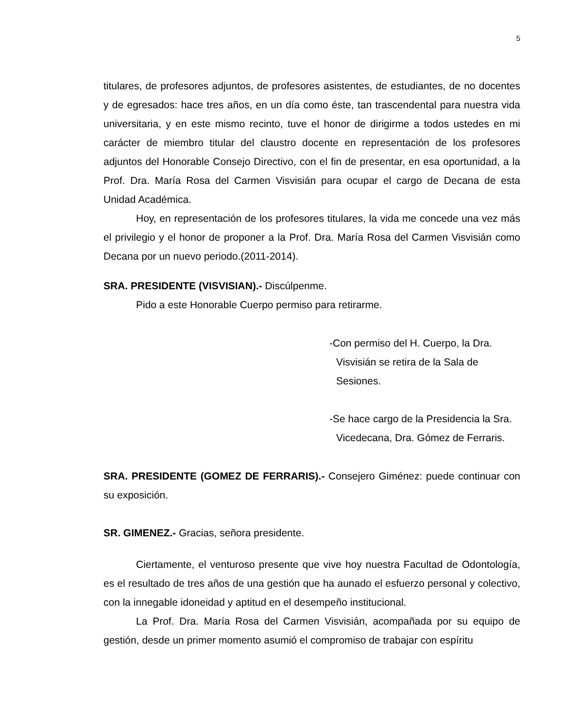5
titulares, de profesores adjuntos, de profesores asistentes, de estudiantes, de no docentes y de egresados: hace tres años, en un día como éste, tan trascendental para nuestra vida universitaria, y en este mismo recinto, tuve el honor de dirigirme a todos ustedes en mi carácter de miembro titular del claustro docente en representación de los profesores adjuntos del Honorable Consejo Directivo, con el fin de presentar, en esa oportunidad, a la Prof. Dra. María Rosa del Carmen Visvisián para ocupar el cargo de Decana de esta Unidad Académica.
Hoy, en representación de los profesores titulares, la vida me concede una vez más el privilegio y el honor de proponer a la Prof. Dra. María Rosa del Carmen Visvisián como Decana por un nuevo periodo.(2011-2014).
SRA. PRESIDENTE (VISVISIAN).- Discúlpenme.
Pido a este Honorable Cuerpo permiso para retirarme.
-Con permiso del H. Cuerpo, la Dra. Visvisián se retira de la Sala de Sesiones.
-Se hace cargo de la Presidencia la Sra. Vicedecana, Dra. Gómez de Ferraris.
SRA. PRESIDENTE (GOMEZ DE FERRARIS).- Consejero Giménez: puede continuar con su exposición.
SR. GIMENEZ.- Gracias, señora presidente.
Ciertamente, el venturoso presente que vive hoy nuestra Facultad de Odontología, es el resultado de tres años de una gestión que ha aunado el esfuerzo personal y colectivo, con la innegable idoneidad y aptitud en el desempeño institucional.
La Prof. Dra. María Rosa del Carmen Visvisián, acompañada por su equipo de gestión, desde un primer momento asumió el compromiso de trabajar con espíritu